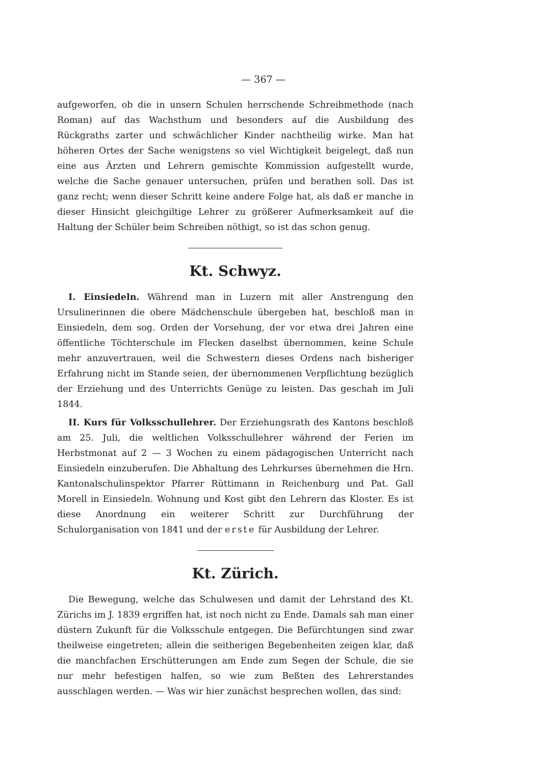— 367 —
aufgeworfen, ob die in unsern Schulen herrschende Schreibmethode (nach Roman) auf das Wachsthum und besonders auf die Ausbildung des Rückgraths zarter und schwächlicher Kinder nachtheilig wirke. Man hat höheren Ortes der Sache wenigstens so viel Wichtigkeit beigelegt, daß nun eine aus Ärzten und Lehrern gemischte Kommission aufgestellt wurde, welche die Sache genauer untersuchen, prüfen und berathen soll. Das ist ganz recht; wenn dieser Schritt keine andere Folge hat, als daß er manche in dieser Hinsicht gleichgiltige Lehrer zu größerer Aufmerksamkeit auf die Haltung der Schüler beim Schreiben nöthigt, so ist das schon genug.
Kt. Schwyz.
I. Einsiedeln. Während man in Luzern mit aller Anstrengung den Ursulinerinnen die obere Mädchenschule übergeben hat, beschloß man in Einsiedeln, dem sog. Orden der Vorsehung, der vor etwa drei Jahren eine öffentliche Töchterschule im Flecken daselbst übernommen, keine Schule mehr anzuvertrauen, weil die Schwestern dieses Ordens nach bisheriger Erfahrung nicht im Stande seien, der übernommenen Verpflichtung bezüglich der Erziehung und des Unterrichts Genüge zu leisten. Das geschah im Juli 1844.
II. Kurs für Volksschullehrer. Der Erziehungsrath des Kantons beschloß am 25. Juli, die weltlichen Volksschullehrer während der Ferien im Herbstmonat auf 2 — 3 Wochen zu einem pädagogischen Unterricht nach Einsiedeln einzuberufen. Die Abhaltung des Lehrkurses übernehmen die Hrn. Kantonalschulinspektor Pfarrer Rüttimann in Reichenburg und Pat. Gall Morell in Einsiedeln. Wohnung und Kost gibt den Lehrern das Kloster. Es ist diese Anordnung ein weiterer Schritt zur Durchführung der Schulorganisation von 1841 und der erste für Ausbildung der Lehrer.
Kt. Zürich.
Die Bewegung, welche das Schulwesen und damit der Lehrstand des Kt. Zürichs im J. 1839 ergriffen hat, ist noch nicht zu Ende. Damals sah man einer düstern Zukunft für die Volksschule entgegen. Die Befürchtungen sind zwar theilweise eingetreten; allein die seitherigen Begebenheiten zeigen klar, daß die manchfachen Erschütterungen am Ende zum Segen der Schule, die sie nur mehr befestigen halfen, so wie zum Beßten des Lehrerstandes ausschlagen werden. — Was wir hier zunächst besprechen wollen, das sind: